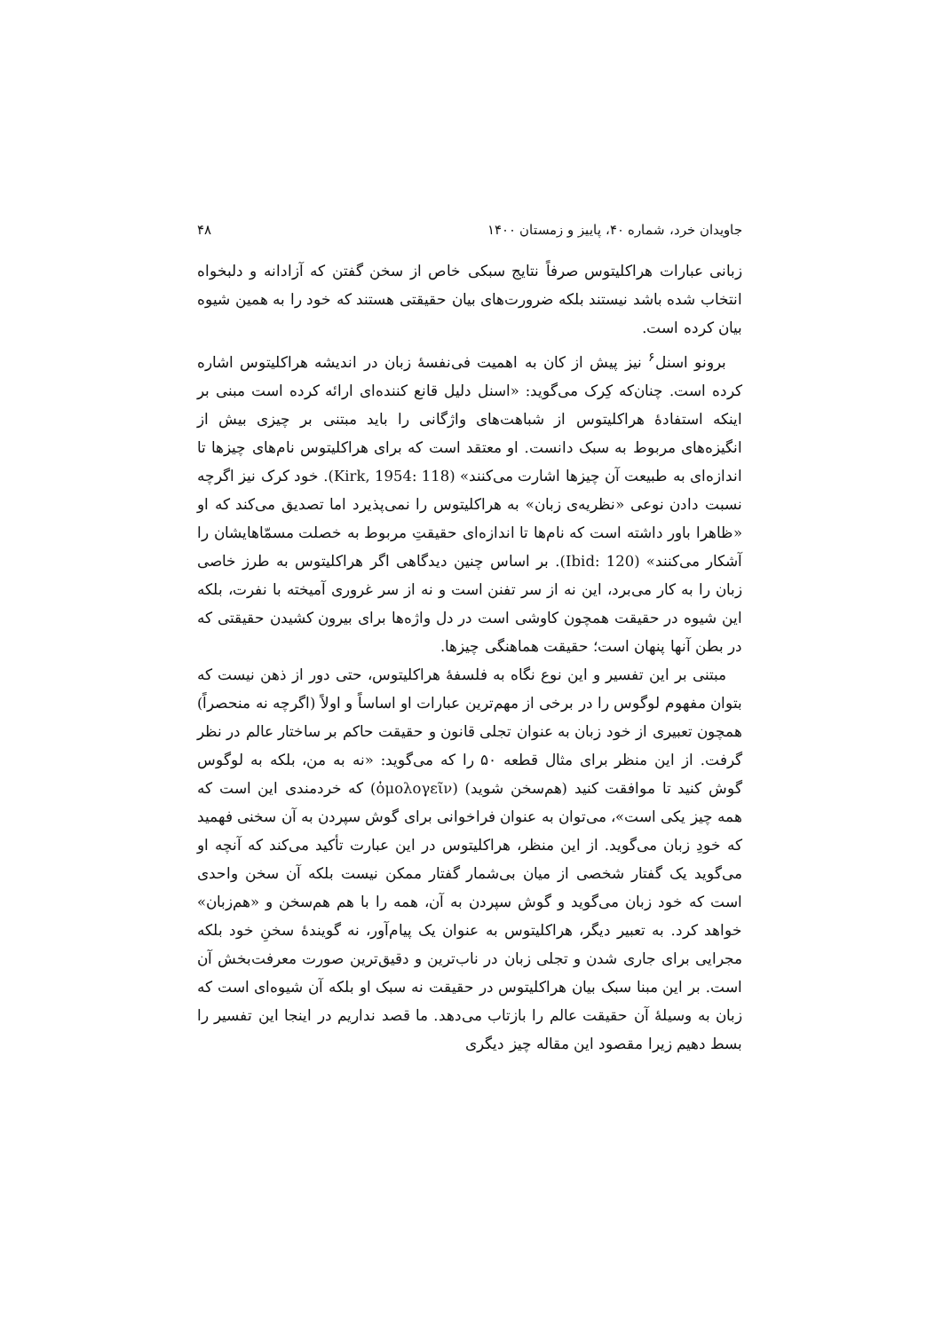جاویدان خرد، شماره ۴۰، پاییز و زمستان ۱۴۰۰ ۴۸
زبانی عبارات هراکلیتوس صرفاً نتایج سبکی خاص از سخن گفتن که آزادانه و دلبخواه انتخاب شده باشد نیستند بلکه ضرورت‌های بیان حقیقتی هستند که خود را به همین شیوه بیان کرده است.
برونو اسنل<sup>۶</sup> نیز پیش از کان به اهمیت فی‌نفسهٔ زبان در اندیشه هراکلیتوس اشاره کرده است. چنان‌که کِرک می‌گوید: «اسنل دلیل قانع کننده‌ای ارائه کرده است مبنی بر اینکه استفادهٔ هراکلیتوس از شباهت‌های واژگانی را باید مبتنی بر چیزی بیش از انگیزه‌های مربوط به سبک دانست. او معتقد است که برای هراکلیتوس نام‌های چیزها تا اندازه‌ای به طبیعت آن چیزها اشارت می‌کنند» (Kirk, 1954: 118). خود کرک نیز اگرچه نسبت دادن نوعی «نظریه‌ی زبان» به هراکلیتوس را نمی‌پذیرد اما تصدیق می‌کند که او «ظاهرا باور داشته است که نام‌ها تا اندازه‌ای حقیقتِ مربوط به خصلت مسمّاهایشان را آشکار می‌کنند» (Ibid: 120). بر اساس چنین دیدگاهی اگر هراکلیتوس به طرز خاصی زبان را به کار می‌برد، این نه از سر تفنن است و نه از سر غروری آمیخته با نفرت، بلکه این شیوه در حقیقت همچون کاوشی است در دل واژه‌ها برای بیرون کشیدن حقیقتی که در بطن آنها پنهان است؛ حقیقت هماهنگی چیزها.
مبتنی بر این تفسیر و این نوع نگاه به فلسفهٔ هراکلیتوس، حتی دور از ذهن نیست که بتوان مفهوم لوگوس را در برخی از مهم‌ترین عبارات او اساساً و اولاً (اگرچه نه منحصراً) همچون تعبیری از خود زبان به عنوان تجلی قانون و حقیقت حاکم بر ساختار عالم در نظر گرفت. از این منظر برای مثال قطعه ۵۰ را که می‌گوید: «نه به من، بلکه به لوگوس گوش کنید تا موافقت کنید (هم‌سخن شوید) (ὁμολογεῖν) که خردمندی این است که همه چیز یکی است»، می‌توان به عنوان فراخوانی برای گوش سپردن به آن سخنی فهمید که خودِ زبان می‌گوید. از این منظر، هراکلیتوس در این عبارت تأکید می‌کند که آنچه او می‌گوید یک گفتار شخصی از میان بی‌شمار گفتار ممکن نیست بلکه آن سخن واحدی است که خود زبان می‌گوید و گوش سپردن به آن، همه را با هم هم‌سخن و «هم‌زبان» خواهد کرد. به تعبیر دیگر، هراکلیتوس به عنوان یک پیام‌آور، نه گویندهٔ سخنِ خود بلکه مجرایی برای جاری شدن و تجلی زبان در ناب‌ترین و دقیق‌ترین صورت معرفت‌بخش آن است. بر این مبنا سبک بیان هراکلیتوس در حقیقت نه سبک او بلکه آن شیوه‌ای است که زبان به وسیلهٔ آن حقیقت عالم را بازتاب می‌دهد. ما قصد نداریم در اینجا این تفسیر را بسط دهیم زیرا مقصود این مقاله چیز دیگری